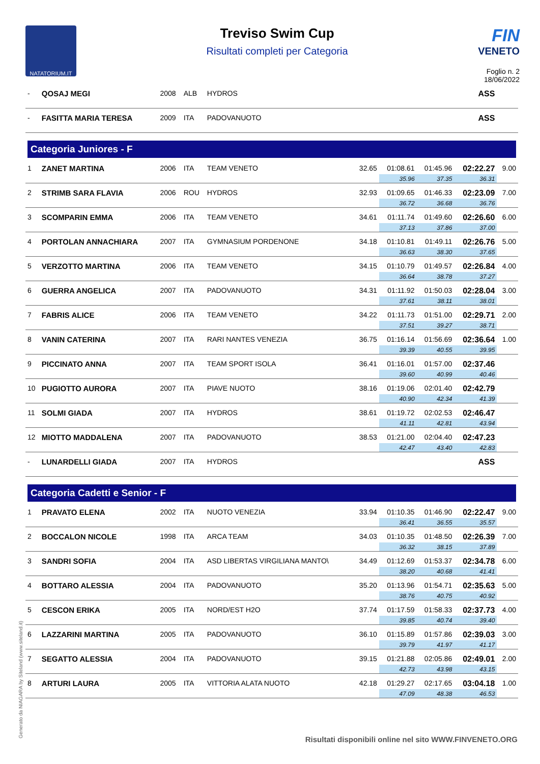NATATORIUM.IT
Treviso Swim Cup
Risultati completi per Categoria
FIN
VENETO
Foglio n. 2
18/06/2022
| - | QOSAJ MEGI | 2008 | ALB | HYDROS | | | | ASS | |
| - | FASITTA MARIA TERESA | 2009 | ITA | PADOVANUOTO | | | | ASS | |
| Categoria Juniores - F | | | | | | | | | |
| 1 | ZANET MARTINA | 2006 | ITA | TEAM VENETO | 32.65 | 01:08.61 | 01:45.96 | 02:22.27 | 9.00 |
| | | | | | | 35.96 | 37.35 | 36.31 | |
| 2 | STRIMB SARA FLAVIA | 2006 | ROU | HYDROS | 32.93 | 01:09.65 | 01:46.33 | 02:23.09 | 7.00 |
| | | | | | | 36.72 | 36.68 | 36.76 | |
| 3 | SCOMPARIN EMMA | 2006 | ITA | TEAM VENETO | 34.61 | 01:11.74 | 01:49.60 | 02:26.60 | 6.00 |
| | | | | | | 37.13 | 37.86 | 37.00 | |
| 4 | PORTOLAN ANNACHIARA | 2007 | ITA | GYMNASIUM PORDENONE | 34.18 | 01:10.81 | 01:49.11 | 02:26.76 | 5.00 |
| | | | | | | 36.63 | 38.30 | 37.65 | |
| 5 | VERZOTTO MARTINA | 2006 | ITA | TEAM VENETO | 34.15 | 01:10.79 | 01:49.57 | 02:26.84 | 4.00 |
| | | | | | | 36.64 | 38.78 | 37.27 | |
| 6 | GUERRA ANGELICA | 2007 | ITA | PADOVANUOTO | 34.31 | 01:11.92 | 01:50.03 | 02:28.04 | 3.00 |
| | | | | | | 37.61 | 38.11 | 38.01 | |
| 7 | FABRIS ALICE | 2006 | ITA | TEAM VENETO | 34.22 | 01:11.73 | 01:51.00 | 02:29.71 | 2.00 |
| | | | | | | 37.51 | 39.27 | 38.71 | |
| 8 | VANIN CATERINA | 2007 | ITA | RARI NANTES VENEZIA | 36.75 | 01:16.14 | 01:56.69 | 02:36.64 | 1.00 |
| | | | | | | 39.39 | 40.55 | 39.95 | |
| 9 | PICCINATO ANNA | 2007 | ITA | TEAM SPORT ISOLA | 36.41 | 01:16.01 | 01:57.00 | 02:37.46 | |
| | | | | | | 39.60 | 40.99 | 40.46 | |
| 10 | PUGIOTTO AURORA | 2007 | ITA | PIAVE NUOTO | 38.16 | 01:19.06 | 02:01.40 | 02:42.79 | |
| | | | | | | 40.90 | 42.34 | 41.39 | |
| 11 | SOLMI GIADA | 2007 | ITA | HYDROS | 38.61 | 01:19.72 | 02:02.53 | 02:46.47 | |
| | | | | | | 41.11 | 42.81 | 43.94 | |
| 12 | MIOTTO MADDALENA | 2007 | ITA | PADOVANUOTO | 38.53 | 01:21.00 | 02:04.40 | 02:47.23 | |
| | | | | | | 42.47 | 43.40 | 42.83 | |
| - | LUNARDELLI GIADA | 2007 | ITA | HYDROS | | | | ASS | |
| Categoria Cadetti e Senior - F | | | | | | | | | |
| 1 | PRAVATO ELENA | 2002 | ITA | NUOTO VENEZIA | 33.94 | 01:10.35 | 01:46.90 | 02:22.47 | 9.00 |
| | | | | | | 36.41 | 36.55 | 35.57 | |
| 2 | BOCCALON NICOLE | 1998 | ITA | ARCA TEAM | 34.03 | 01:10.35 | 01:48.50 | 02:26.39 | 7.00 |
| | | | | | | 36.32 | 38.15 | 37.89 | |
| 3 | SANDRI SOFIA | 2004 | ITA | ASD LIBERTAS VIRGILIANA MANTO\ | 34.49 | 01:12.69 | 01:53.37 | 02:34.78 | 6.00 |
| | | | | | | 38.20 | 40.68 | 41.41 | |
| 4 | BOTTARO ALESSIA | 2004 | ITA | PADOVANUOTO | 35.20 | 01:13.96 | 01:54.71 | 02:35.63 | 5.00 |
| | | | | | | 38.76 | 40.75 | 40.92 | |
| 5 | CESCON ERIKA | 2005 | ITA | NORD/EST H2O | 37.74 | 01:17.59 | 01:58.33 | 02:37.73 | 4.00 |
| | | | | | | 39.85 | 40.74 | 39.40 | |
| 6 | LAZZARINI MARTINA | 2005 | ITA | PADOVANUOTO | 36.10 | 01:15.89 | 01:57.86 | 02:39.03 | 3.00 |
| | | | | | | 39.79 | 41.97 | 41.17 | |
| 7 | SEGATTO ALESSIA | 2004 | ITA | PADOVANUOTO | 39.15 | 01:21.88 | 02:05.86 | 02:49.01 | 2.00 |
| | | | | | | 42.73 | 43.98 | 43.15 | |
| 8 | ARTURI LAURA | 2005 | ITA | VITTORIA ALATA NUOTO | 42.18 | 01:29.27 | 02:17.65 | 03:04.18 | 1.00 |
| | | | | | | 47.09 | 48.38 | 46.53 | |
Generato da NIAGARA by Siteland (www.siteland.it)
Risultati disponibili online nel sito WWW.FINVENETO.ORG